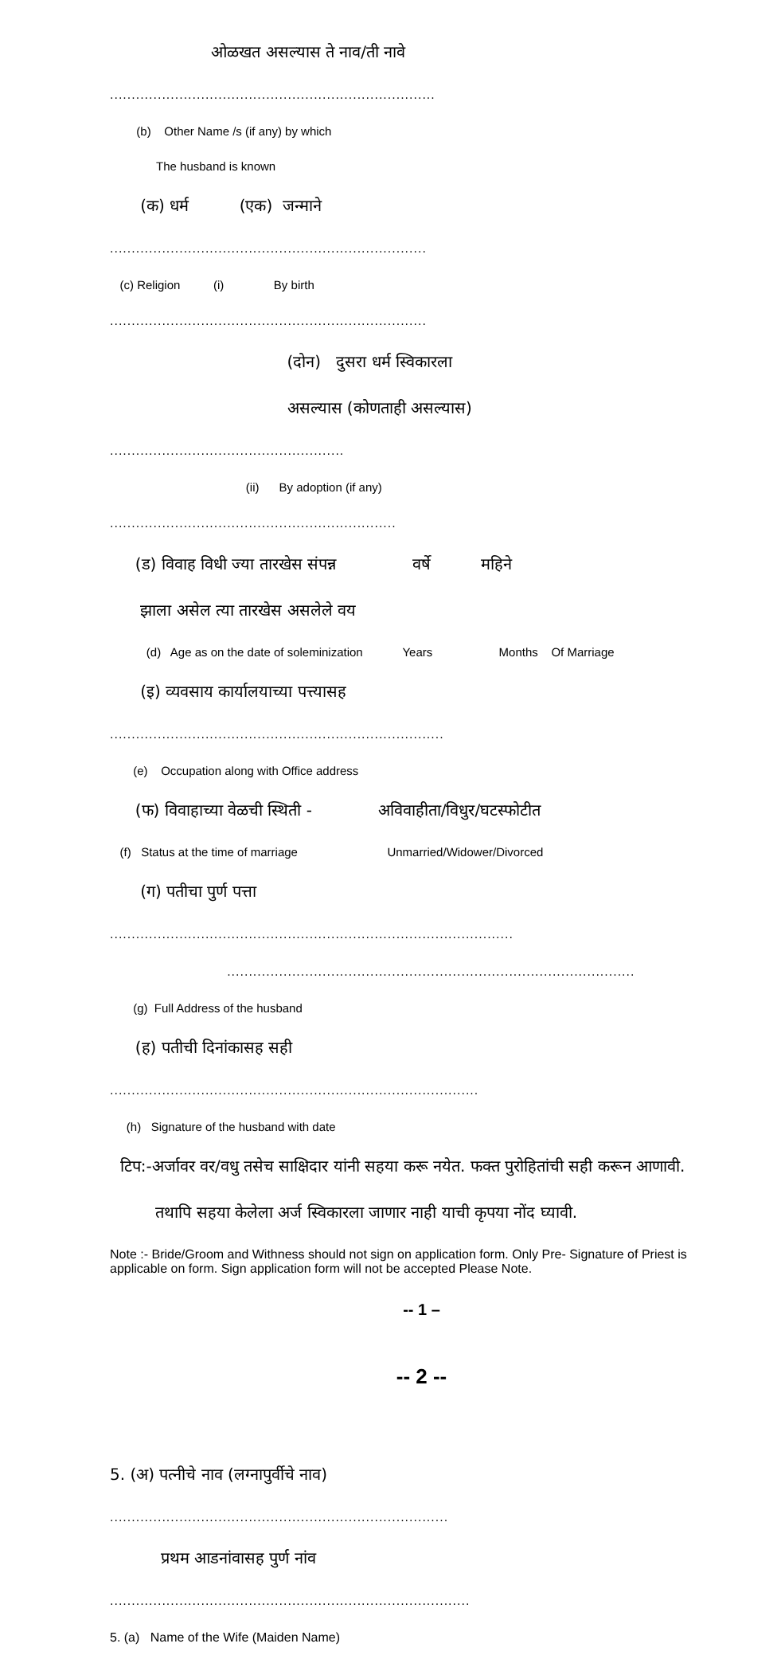ओळखत असल्यास ते नाव/ती नावे
...........................................................................
(b) Other Name /s (if any) by which
The husband is known
(क) धर्म (एक) जन्माने
.........................................................................
(c) Religion (i) By birth
.........................................................................
(दोन) दुसरा धर्म स्विकारला
असल्यास (कोणताही असल्यास)
......................................................
(ii) By adoption (if any)
..................................................................
(ड) विवाह विधी ज्या तारखेस संपन्न वर्षे महिने
झाला असेल त्या तारखेस असलेले वय
(d) Age as on the date of soleminization Years Months Of Marriage
(इ) व्यवसाय कार्यालयाच्या पत्त्यासह
.............................................................................
(e) Occupation along with Office address
(फ) विवाहाच्या वेळची स्थिती - अविवाहीता/विधुर/घटस्फोटीत
(f) Status at the time of marriage Unmarried/Widower/Divorced
(ग) पतीचा पुर्ण पत्ता
.............................................................................................
..............................................................................................
(g) Full Address of the husband
(ह) पतीची दिनांकासह सही
.....................................................................................
(h) Signature of the husband with date
टिप:-अर्जावर वर/वधु तसेच साक्षिदार यांनी सहया करू नयेत. फक्त पुरोहितांची सही करून आणावी.
तथापि सहया केलेला अर्ज स्विकारला जाणार नाही याची कृपया नोंद घ्यावी.
Note :- Bride/Groom and Withness should not sign on application form. Only Pre- Signature of Priest is applicable on form. Sign application form will not be accepted Please Note.
-- 1 –
-- 2 --
5. (अ) पत्नीचे नाव (लग्नापुर्वीचे नाव)
..............................................................................
प्रथम आडनांवासह पुर्ण नांव
...................................................................................
5. (a) Name of the Wife (Maiden Name)